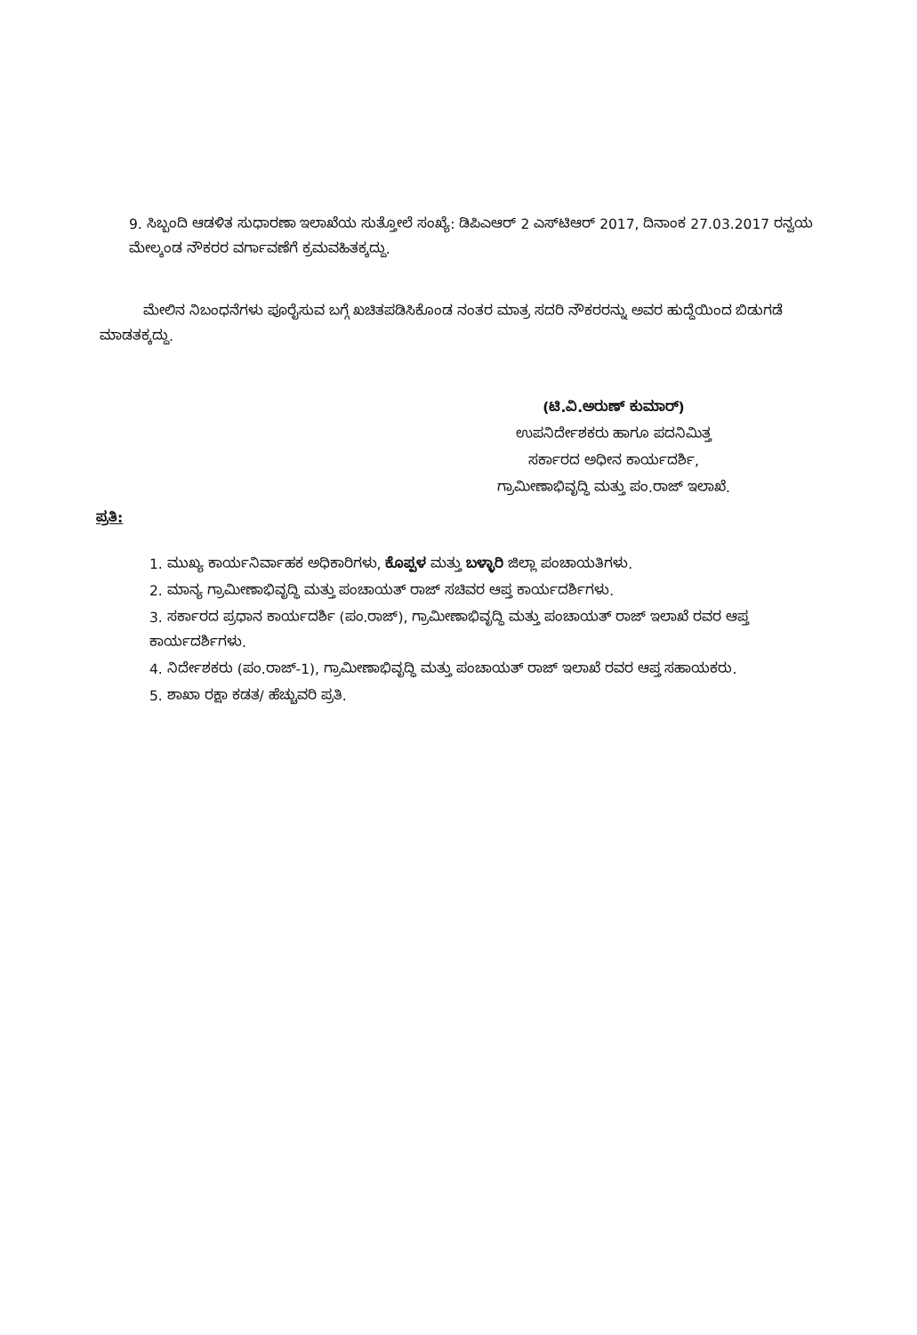9. ಸಿಬ್ಬಂದಿ ಆಡಳಿತ ಸುಧಾರಣಾ ಇಲಾಖೆಯ ಸುತ್ತೋಲೆ ಸಂಖ್ಯೆ: ಡಿಪಿಎಆರ್ 2 ಎಸ್‌ಟಿಆರ್ 2017, ದಿನಾಂಕ 27.03.2017 ರನ್ವಯ ಮೇಲ್ಕಂಡ ನೌಕರರ ವರ್ಗಾವಣೆಗೆ ಕ್ರಮವಹಿತಕ್ಕದ್ದು.
ಮೇಲಿನ ನಿಬಂಧನೆಗಳು ಪೂರೈಸುವ ಬಗ್ಗೆ ಖಚಿತಪಡಿಸಿಕೊಂಡ ನಂತರ ಮಾತ್ರ ಸದರಿ ನೌಕರರನ್ನು ಅವರ ಹುದ್ದೆಯಿಂದ ಬಿಡುಗಡೆ ಮಾಡತಕ್ಕದ್ದು.
(ಟಿ.ವಿ.ಅರುಣ್ ಕುಮಾರ್)
ಉಪನಿರ್ದೇಶಕರು ಹಾಗೂ ಪದನಿಮಿತ್ತ
ಸರ್ಕಾರದ ಅಧೀನ ಕಾರ್ಯದರ್ಶಿ,
ಗ್ರಾಮೀಣಾಭಿವೃದ್ಧಿ ಮತ್ತು ಪಂ.ರಾಜ್ ಇಲಾಖೆ.
ಪ್ರತಿ:
1. ಮುಖ್ಯ ಕಾರ್ಯನಿರ್ವಾಹಕ ಅಧಿಕಾರಿಗಳು, ಕೊಪ್ಪಳ ಮತ್ತು ಬಳ್ಳಾರಿ ಜಿಲ್ಲಾ ಪಂಚಾಯತಿಗಳು.
2. ಮಾನ್ಯ ಗ್ರಾಮೀಣಾಭಿವೃದ್ಧಿ ಮತ್ತು ಪಂಚಾಯತ್ ರಾಜ್ ಸಚಿವರ ಆಪ್ತ ಕಾರ್ಯದರ್ಶಿಗಳು.
3. ಸರ್ಕಾರದ ಪ್ರಧಾನ ಕಾರ್ಯದರ್ಶಿ (ಪಂ.ರಾಜ್), ಗ್ರಾಮೀಣಾಭಿವೃದ್ಧಿ ಮತ್ತು ಪಂಚಾಯತ್ ರಾಜ್ ಇಲಾಖೆ ರವರ ಆಪ್ತ ಕಾರ್ಯದರ್ಶಿಗಳು.
4. ನಿರ್ದೇಶಕರು (ಪಂ.ರಾಜ್-1), ಗ್ರಾಮೀಣಾಭಿವೃದ್ಧಿ ಮತ್ತು ಪಂಚಾಯತ್ ರಾಜ್ ಇಲಾಖೆ ರವರ ಆಪ್ತ ಸಹಾಯಕರು.
5. ಶಾಖಾ ರಕ್ಷಾ ಕಡತ/ ಹೆಚ್ಚುವರಿ ಪ್ರತಿ.